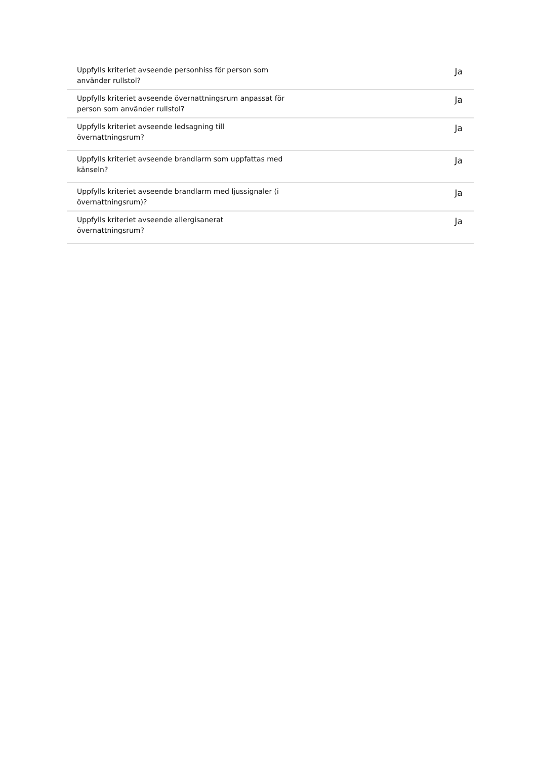| Uppfylls kriteriet avseende personhiss för person som använder rullstol? | Ja |
| Uppfylls kriteriet avseende övernattningsrum anpassat för person som använder rullstol? | Ja |
| Uppfylls kriteriet avseende ledsagning till övernattningsrum? | Ja |
| Uppfylls kriteriet avseende brandlarm som uppfattas med känseln? | Ja |
| Uppfylls kriteriet avseende brandlarm med ljussignaler (i övernattningsrum)? | Ja |
| Uppfylls kriteriet avseende allergisanerat övernattningsrum? | Ja |